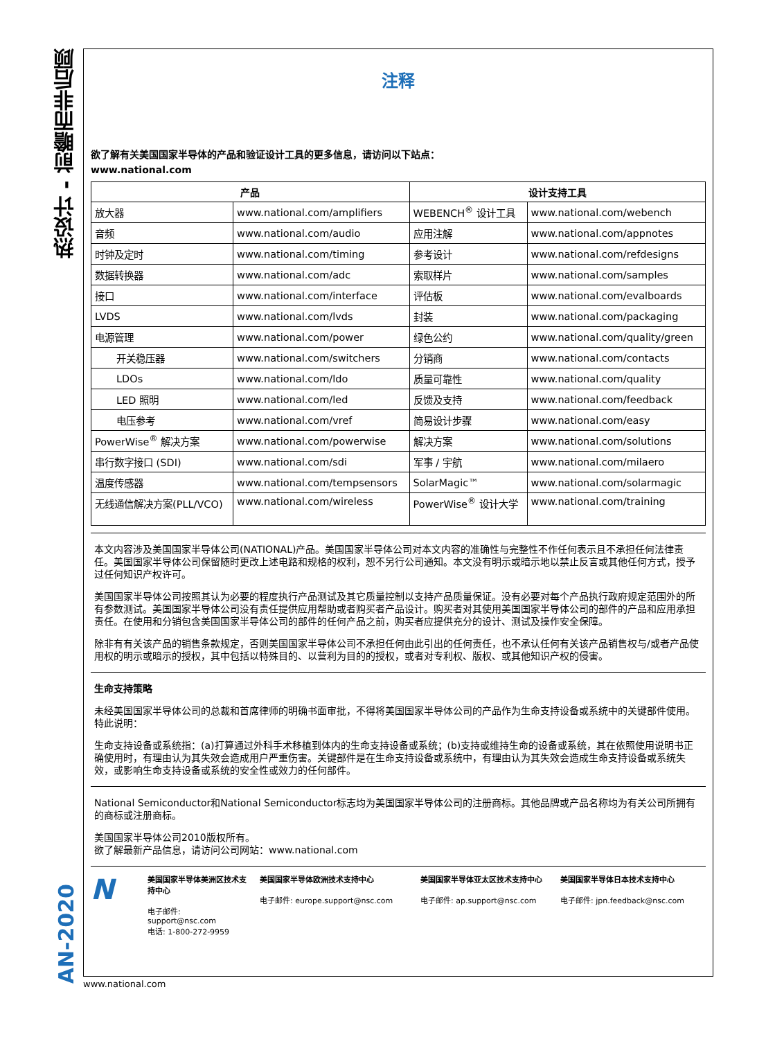热设计 - 前瞻而非后顾
AN-2020
注释
欲了解有关美国国家半导体的产品和验证设计工具的更多信息，请访问以下站点：
www.national.com
| 产品 | | 设计支持工具 | |
| --- | --- | --- | --- |
| 放大器 | www.national.com/amplifiers | WEBENCH<sup>®</sup> 设计工具 | www.national.com/webench |
| 音频 | www.national.com/audio | 应用注解 | www.national.com/appnotes |
| 时钟及定时 | www.national.com/timing | 参考设计 | www.national.com/refdesigns |
| 数据转换器 | www.national.com/adc | 索取样片 | www.national.com/samples |
| 接口 | www.national.com/interface | 评估板 | www.national.com/evalboards |
| LVDS | www.national.com/lvds | 封装 | www.national.com/packaging |
| 电源管理 | www.national.com/power | 绿色公约 | www.national.com/quality/green |
| 开关稳压器 | www.national.com/switchers | 分销商 | www.national.com/contacts |
| LDOs | www.national.com/ldo | 质量可靠性 | www.national.com/quality |
| LED 照明 | www.national.com/led | 反馈及支持 | www.national.com/feedback |
| 电压参考 | www.national.com/vref | 简易设计步骤 | www.national.com/easy |
| PowerWise<sup>®</sup> 解决方案 | www.national.com/powerwise | 解决方案 | www.national.com/solutions |
| 串行数字接口 (SDI) | www.national.com/sdi | 军事 / 宇航 | www.national.com/milaero |
| 温度传感器 | www.national.com/tempsensors | SolarMagic™ | www.national.com/solarmagic |
| 无线通信解决方案(PLL/VCO) | www.national.com/wireless | PowerWise<sup>®</sup> 设计大学 | www.national.com/training |
本文内容涉及美国国家半导体公司(NATIONAL)产品。美国国家半导体公司对本文内容的准确性与完整性不作任何表示且不承担任何法律责任。美国国家半导体公司保留随时更改上述电路和规格的权利，恕不另行公司通知。本文没有明示或暗示地以禁止反言或其他任何方式，授予过任何知识产权许可。
美国国家半导体公司按照其认为必要的程度执行产品测试及其它质量控制以支持产品质量保证。没有必要对每个产品执行政府规定范围外的所有参数测试。美国国家半导体公司没有责任提供应用帮助或者购买者产品设计。购买者对其使用美国国家半导体公司的部件的产品和应用承担责任。在使用和分销包含美国国家半导体公司的部件的任何产品之前，购买者应提供充分的设计、测试及操作安全保障。
除非有有关该产品的销售条款规定，否则美国国家半导体公司不承担任何由此引出的任何责任，也不承认任何有关该产品销售权与/或者产品使用权的明示或暗示的授权，其中包括以特殊目的、以营利为目的的授权，或者对专利权、版权、或其他知识产权的侵害。
生命支持策略
未经美国国家半导体公司的总裁和首席律师的明确书面审批，不得将美国国家半导体公司的产品作为生命支持设备或系统中的关键部件使用。特此说明：
生命支持设备或系统指：(a)打算通过外科手术移植到体内的生命支持设备或系统；(b)支持或维持生命的设备或系统，其在依照使用说明书正确使用时，有理由认为其失效会造成用户严重伤害。关键部件是在生命支持设备或系统中，有理由认为其失效会造成生命支持设备或系统失效，或影响生命支持设备或系统的安全性或效力的任何部件。
National Semiconductor和National Semiconductor标志均为美国国家半导体公司的注册商标。其他品牌或产品名称均为有关公司所拥有的商标或注册商标。
美国国家半导体公司2010版权所有。
欲了解最新产品信息，请访问公司网站：www.national.com
N
美国国家半导体美洲区技术支持中心
电子邮件: support@nsc.com
电话: 1-800-272-9959
美国国家半导体欧洲技术支持中心
电子邮件: europe.support@nsc.com
美国国家半导体亚太区技术支持中心
电子邮件: ap.support@nsc.com
美国国家半导体日本技术支持中心
电子邮件: jpn.feedback@nsc.com
www.national.com